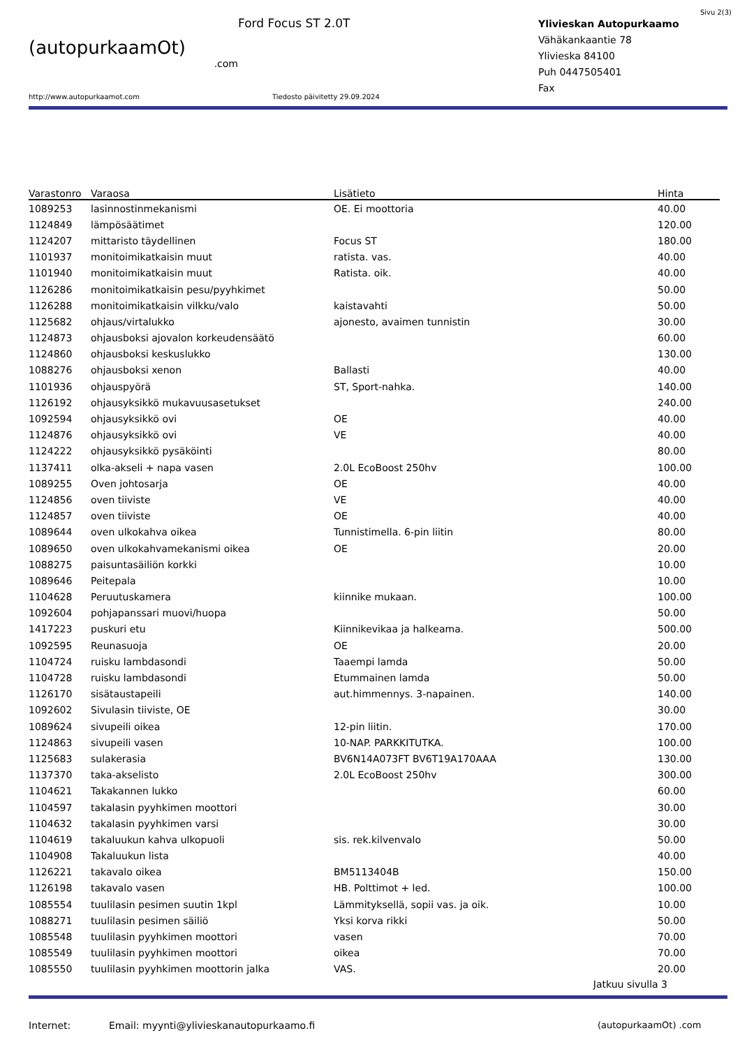Sivu 2(3)
(autopurkaamOt)
.com
Ford Focus ST 2.0T
Ylivieskan Autopurkaamo
Vähäkankaantie 78
Ylivieska 84100
Puh 0447505401
Fax
http://www.autopurkaamot.com Tiedosto päivitetty 29.09.2024
| Varastonro | Varaosa | Lisätieto | Hinta |
| --- | --- | --- | --- |
| 1089253 | lasinnostinmekanismi | OE. Ei moottoria | 40.00 |
| 1124849 | lämpösäätimet | | 120.00 |
| 1124207 | mittaristo täydellinen | Focus ST | 180.00 |
| 1101937 | monitoimikatkaisin muut | ratista. vas. | 40.00 |
| 1101940 | monitoimikatkaisin muut | Ratista. oik. | 40.00 |
| 1126286 | monitoimikatkaisin pesu/pyyhkimet | | 50.00 |
| 1126288 | monitoimikatkaisin vilkku/valo | kaistavahti | 50.00 |
| 1125682 | ohjaus/virtalukko | ajonesto, avaimen tunnistin | 30.00 |
| 1124873 | ohjausboksi ajovalon korkeudensäätö | | 60.00 |
| 1124860 | ohjausboksi keskuslukko | | 130.00 |
| 1088276 | ohjausboksi xenon | Ballasti | 40.00 |
| 1101936 | ohjauspyörä | ST, Sport-nahka. | 140.00 |
| 1126192 | ohjausyksikkö mukavuusasetukset | | 240.00 |
| 1092594 | ohjausyksikkö ovi | OE | 40.00 |
| 1124876 | ohjausyksikkö ovi | VE | 40.00 |
| 1124222 | ohjausyksikkö pysäköinti | | 80.00 |
| 1137411 | olka-akseli + napa vasen | 2.0L EcoBoost 250hv | 100.00 |
| 1089255 | Oven johtosarja | OE | 40.00 |
| 1124856 | oven tiiviste | VE | 40.00 |
| 1124857 | oven tiiviste | OE | 40.00 |
| 1089644 | oven ulkokahva oikea | Tunnistimella. 6-pin liitin | 80.00 |
| 1089650 | oven ulkokahvamekanismi oikea | OE | 20.00 |
| 1088275 | paisuntasäiliön korkki | | 10.00 |
| 1089646 | Peitepala | | 10.00 |
| 1104628 | Peruutuskamera | kiinnike mukaan. | 100.00 |
| 1092604 | pohjapanssari muovi/huopa | | 50.00 |
| 1417223 | puskuri etu | Kiinnikevikaa ja halkeama. | 500.00 |
| 1092595 | Reunasuoja | OE | 20.00 |
| 1104724 | ruisku lambdasondi | Taaempi lamda | 50.00 |
| 1104728 | ruisku lambdasondi | Etummainen lamda | 50.00 |
| 1126170 | sisätaustapeili | aut.himmennys. 3-napainen. | 140.00 |
| 1092602 | Sivulasin tiiviste, OE | | 30.00 |
| 1089624 | sivupeili oikea | 12-pin liitin. | 170.00 |
| 1124863 | sivupeili vasen | 10-NAP. PARKKITUTKA. | 100.00 |
| 1125683 | sulakerasia | BV6N14A073FT BV6T19A170AAA | 130.00 |
| 1137370 | taka-akselisto | 2.0L EcoBoost 250hv | 300.00 |
| 1104621 | Takakannen lukko | | 60.00 |
| 1104597 | takalasin pyyhkimen moottori | | 30.00 |
| 1104632 | takalasin pyyhkimen varsi | | 30.00 |
| 1104619 | takaluukun kahva ulkopuoli | sis. rek.kilvenvalo | 50.00 |
| 1104908 | Takaluukun lista | | 40.00 |
| 1126221 | takavalo oikea | BM5113404B | 150.00 |
| 1126198 | takavalo vasen | HB. Polttimot + led. | 100.00 |
| 1085554 | tuulilasin pesimen suutin 1kpl | Lämmityksellä, sopii vas. ja oik. | 10.00 |
| 1088271 | tuulilasin pesimen säiliö | Yksi korva rikki | 50.00 |
| 1085548 | tuulilasin pyyhkimen moottori | vasen | 70.00 |
| 1085549 | tuulilasin pyyhkimen moottori | oikea | 70.00 |
| 1085550 | tuulilasin pyyhkimen moottorin jalka | VAS. | 20.00 |
Jatkuu sivulla 3
Internet: Email: myynti@ylivieskanautopurkaamo.fi (autopurkaamOt) .com